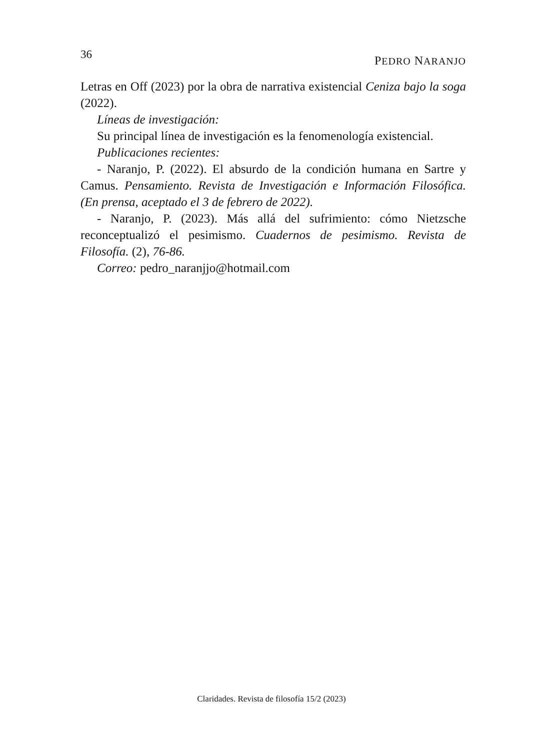36 PEDRO NARANJO
Letras en Off (2023) por la obra de narrativa existencial Ceniza bajo la soga (2022).
Líneas de investigación:
Su principal línea de investigación es la fenomenología existencial.
Publicaciones recientes:
- Naranjo, P. (2022). El absurdo de la condición humana en Sartre y Camus. Pensamiento. Revista de Investigación e Información Filosófica. (En prensa, aceptado el 3 de febrero de 2022).
- Naranjo, P. (2023). Más allá del sufrimiento: cómo Nietzsche reconceptualizó el pesimismo. Cuadernos de pesimismo. Revista de Filosofía. (2), 76-86.
Correo: pedro_naranjjo@hotmail.com
Claridades. Revista de filosofía 15/2 (2023)